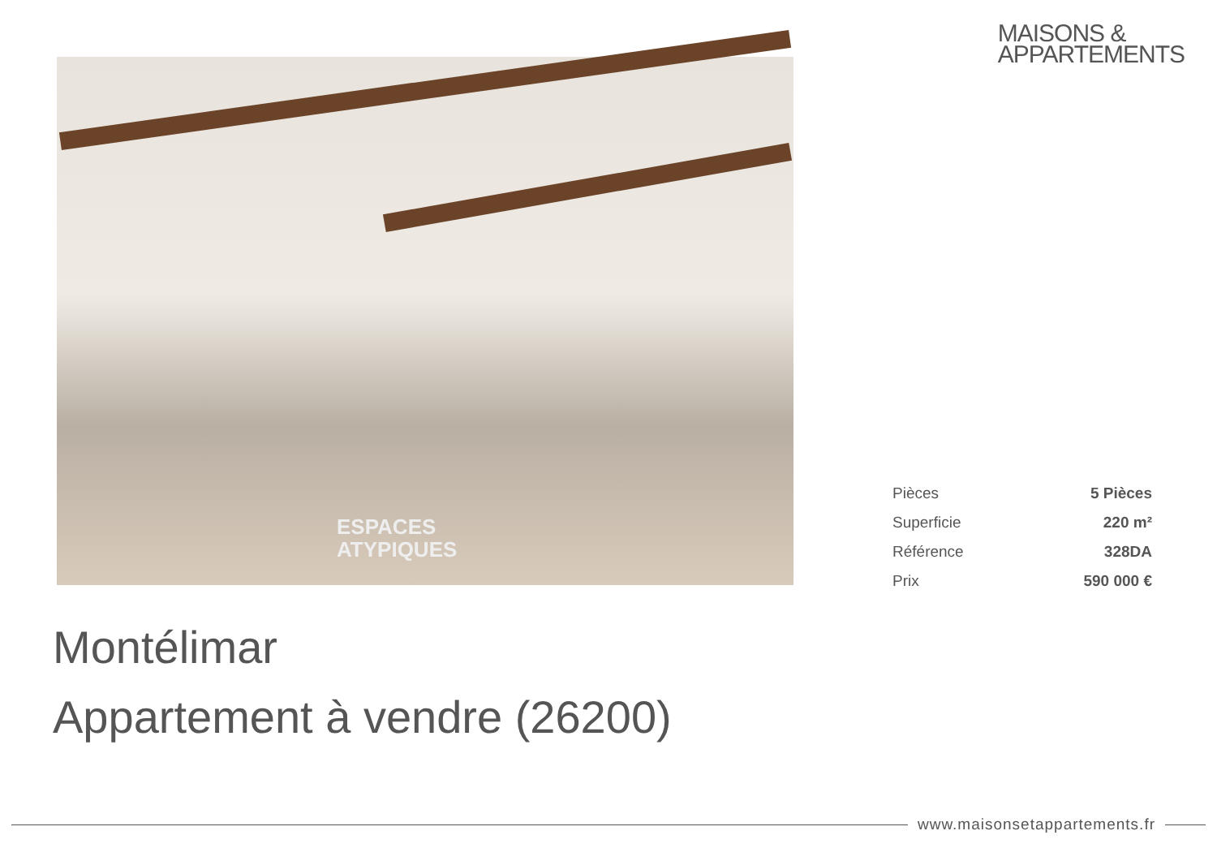MAISONS &
APPARTEMENTS
ESPACES
ATYPIQUES
| Pièces | 5 Pièces |
| Superficie | 220 m² |
| Référence | 328DA |
| Prix | 590 000 € |
Montélimar
Appartement à vendre (26200)
www.maisonsetappartements.fr